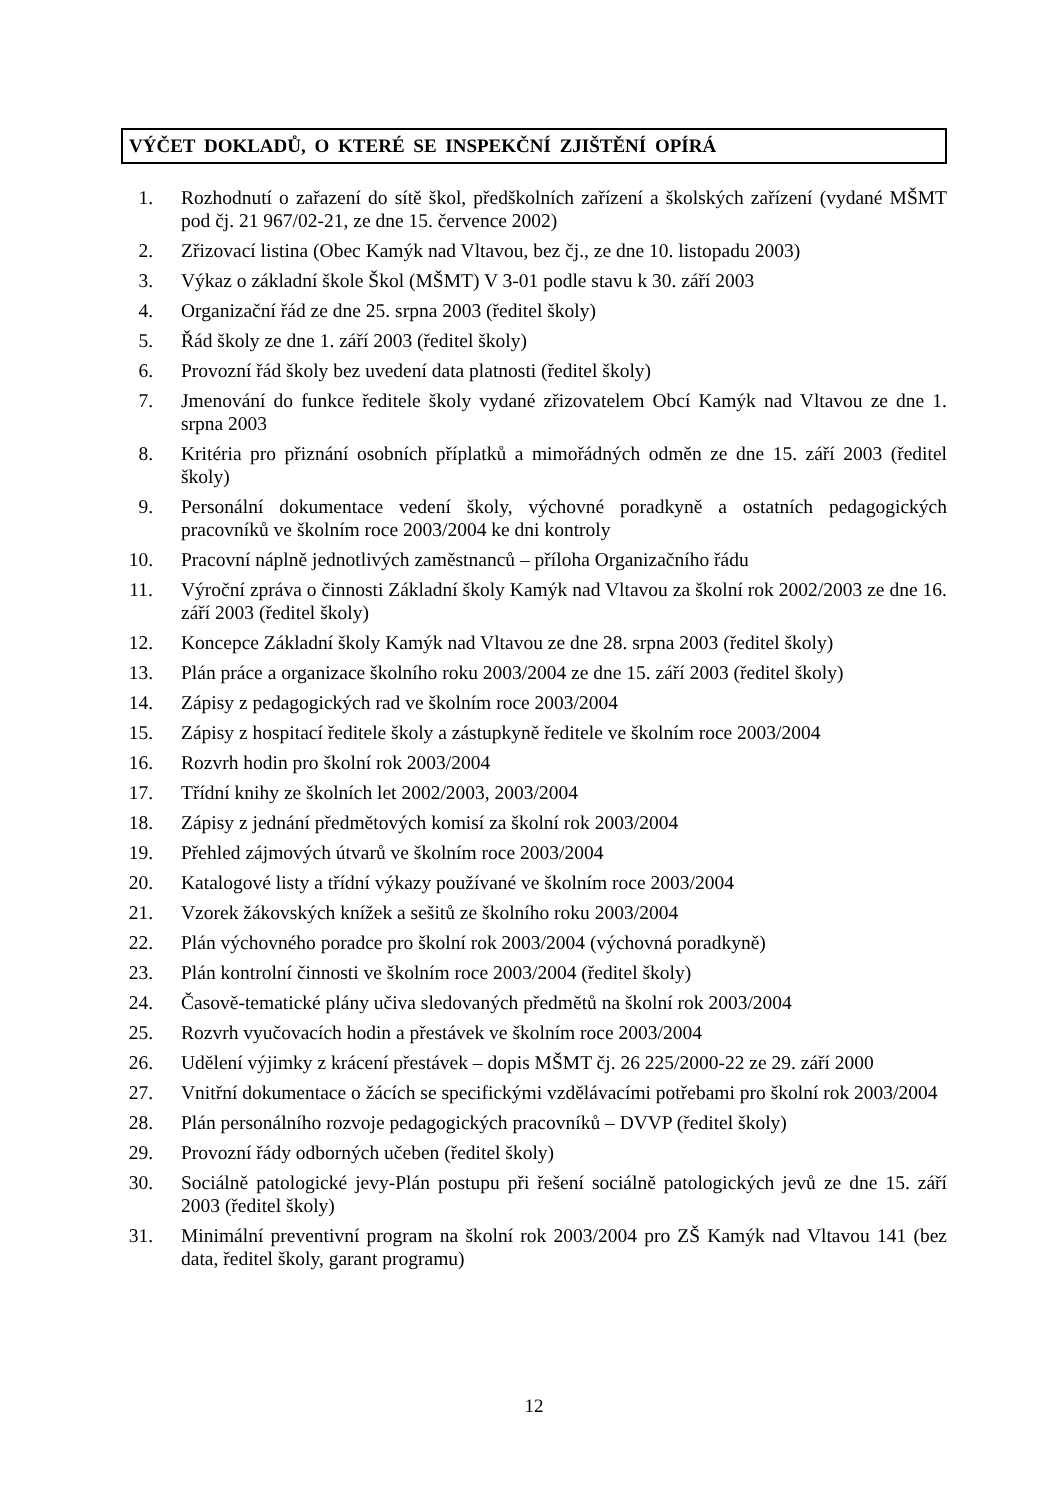VÝČET DOKLADŮ, O KTERÉ SE INSPEKČNÍ ZJIŠTĚNÍ OPÍRÁ
1. Rozhodnutí o zařazení do sítě škol, předškolních zařízení a školských zařízení (vydané MŠMT pod čj. 21 967/02-21, ze dne 15. července 2002)
2. Zřizovací listina (Obec Kamýk nad Vltavou, bez čj., ze dne 10. listopadu 2003)
3. Výkaz o základní škole Škol (MŠMT) V 3-01 podle stavu k 30. září 2003
4. Organizační řád ze dne 25. srpna 2003 (ředitel školy)
5. Řád školy ze dne 1. září 2003 (ředitel školy)
6. Provozní řád školy bez uvedení data platnosti (ředitel školy)
7. Jmenování do funkce ředitele školy vydané zřizovatelem Obcí Kamýk nad Vltavou ze dne 1. srpna 2003
8. Kritéria pro přiznání osobních příplatků a mimořádných odměn ze dne 15. září 2003 (ředitel školy)
9. Personální dokumentace vedení školy, výchovné poradkyně a ostatních pedagogických pracovníků ve školním roce 2003/2004 ke dni kontroly
10. Pracovní náplně jednotlivých zaměstnanců – příloha Organizačního řádu
11. Výroční zpráva o činnosti Základní školy Kamýk nad Vltavou za školní rok 2002/2003 ze dne 16. září 2003 (ředitel školy)
12. Koncepce Základní školy Kamýk nad Vltavou ze dne 28. srpna 2003 (ředitel školy)
13. Plán práce a organizace školního roku 2003/2004 ze dne 15. září 2003 (ředitel školy)
14. Zápisy z pedagogických rad ve školním roce 2003/2004
15. Zápisy z hospitací ředitele školy a zástupkyně ředitele ve školním roce 2003/2004
16. Rozvrh hodin pro školní rok 2003/2004
17. Třídní knihy ze školních let 2002/2003, 2003/2004
18. Zápisy z jednání předmětových komisí za školní rok 2003/2004
19. Přehled zájmových útvarů ve školním roce 2003/2004
20. Katalogové listy a třídní výkazy používané ve školním roce 2003/2004
21. Vzorek žákovských knížek a sešitů ze školního roku 2003/2004
22. Plán výchovného poradce pro školní rok 2003/2004 (výchovná poradkyně)
23. Plán kontrolní činnosti ve školním roce 2003/2004 (ředitel školy)
24. Časově-tematické plány učiva sledovaných předmětů na školní rok 2003/2004
25. Rozvrh vyučovacích hodin a přestávek ve školním roce 2003/2004
26. Udělení výjimky z krácení přestávek – dopis MŠMT čj. 26 225/2000-22 ze 29. září 2000
27. Vnitřní dokumentace o žácích se specifickými vzdělávacími potřebami pro školní rok 2003/2004
28. Plán personálního rozvoje pedagogických pracovníků – DVVP (ředitel školy)
29. Provozní řády odborných učeben (ředitel školy)
30. Sociálně patologické jevy-Plán postupu při řešení sociálně patologických jevů ze dne 15. září 2003 (ředitel školy)
31. Minimální preventivní program na školní rok 2003/2004 pro ZŠ Kamýk nad Vltavou 141 (bez data, ředitel školy, garant programu)
12